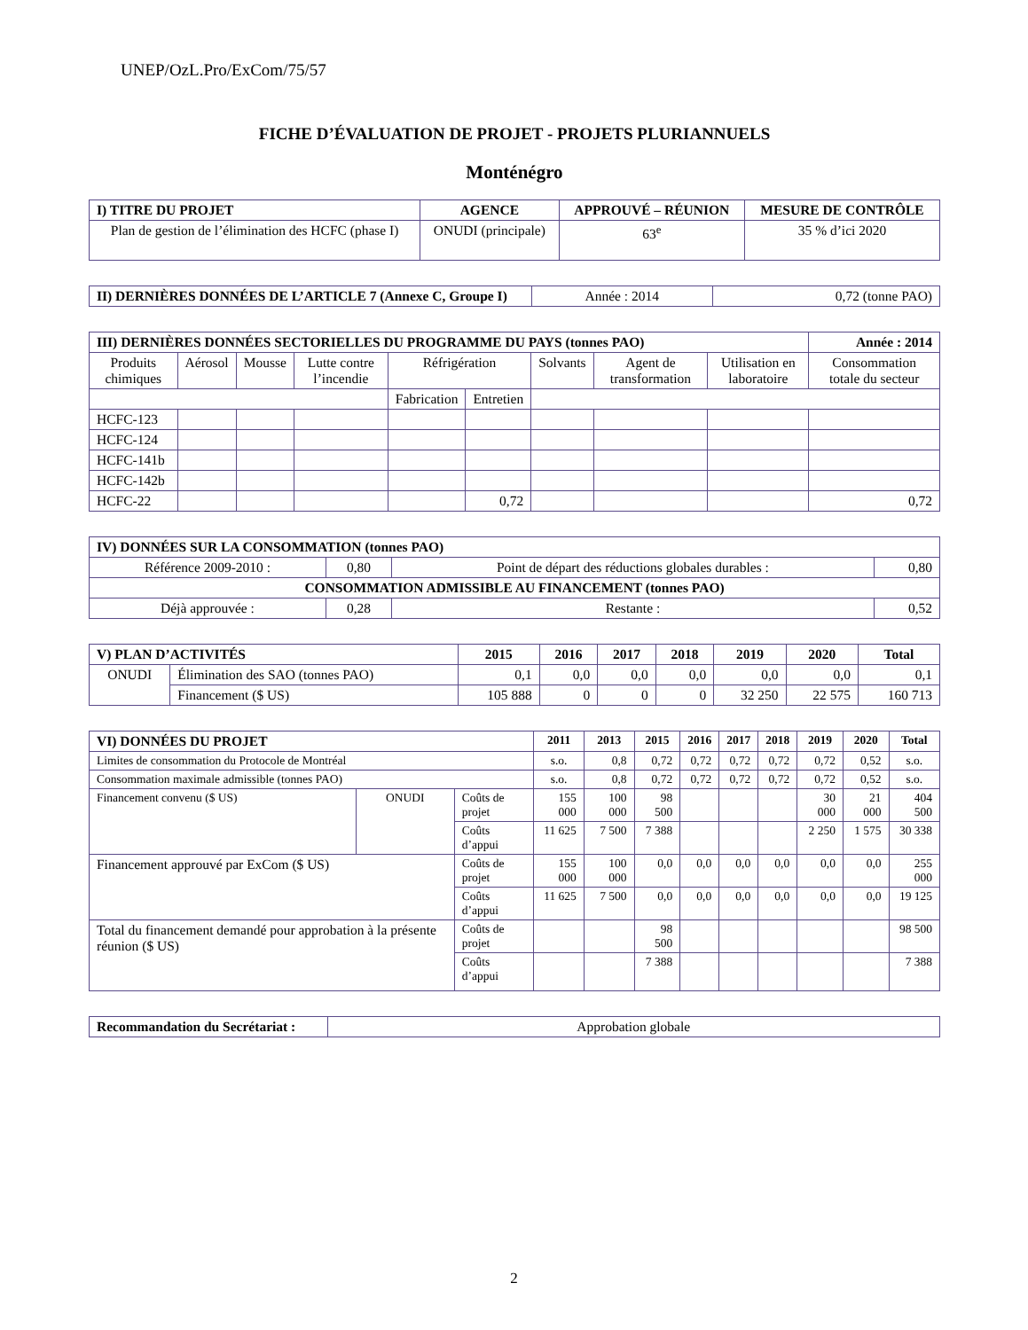UNEP/OzL.Pro/ExCom/75/57
FICHE D’ÉVALUATION DE PROJET - PROJETS PLURIANNUELS
Monténégro
| I) TITRE DU PROJET | AGENCE | APPROUVÉ – RÉUNION | MESURE DE CONTRÔLE |
| --- | --- | --- | --- |
| Plan de gestion de l’élimination des HCFC (phase I) | ONUDI (principale) | 63<sup>e</sup> | 35 % d’ici 2020 |
| II) DERNIÈRES DONNÉES DE L’ARTICLE 7 (Annexe C, Groupe I) | Année : 2014 | 0,72 (tonne PAO) |
| III) DERNIÈRES DONNÉES SECTORIELLES DU PROGRAMME DU PAYS (tonnes PAO) | | | | | | | | | Année : 2014 |
| --- | --- | --- | --- | --- | --- | --- | --- | --- | --- |
| Produits chimiques | Aérosol | Mousse | Lutte contre l’incendie | Réfrigération | | Solvants | Agent de transformation | Utilisation en laboratoire | Consommation totale du secteur |
| | | | | Fabrication | Entretien | | | | |
| HCFC-123 | | | | | | | | | |
| HCFC-124 | | | | | | | | | |
| HCFC-141b | | | | | | | | | |
| HCFC-142b | | | | | | | | | |
| HCFC-22 | | | | | 0,72 | | | | 0,72 |
| IV) DONNÉES SUR LA CONSOMMATION (tonnes PAO) | | | |
| --- | --- | --- | --- |
| Référence 2009-2010 : | 0,80 | Point de départ des réductions globales durables : | 0,80 |
| CONSOMMATION ADMISSIBLE AU FINANCEMENT (tonnes PAO) | | | |
| Déjà approuvée : | 0,28 | Restante : | 0,52 |
| V) PLAN D’ACTIVITÉS | | 2015 | 2016 | 2017 | 2018 | 2019 | 2020 | Total |
| --- | --- | --- | --- | --- | --- | --- | --- | --- |
| ONUDI | Élimination des SAO (tonnes PAO) | 0,1 | 0,0 | 0,0 | 0,0 | 0,0 | 0,0 | 0,1 |
| | Financement ($ US) | 105 888 | 0 | 0 | 0 | 32 250 | 22 575 | 160 713 |
| VI) DONNÉES DU PROJET | | | 2011 | 2013 | 2015 | 2016 | 2017 | 2018 | 2019 | 2020 | Total |
| --- | --- | --- | --- | --- | --- | --- | --- | --- | --- | --- | --- |
| Limites de consommation du Protocole de Montréal | | | s.o. | 0,8 | 0,72 | 0,72 | 0,72 | 0,72 | 0,72 | 0,52 | s.o. |
| Consommation maximale admissible (tonnes PAO) | | | s.o. | 0,8 | 0,72 | 0,72 | 0,72 | 0,72 | 0,72 | 0,52 | s.o. |
| Financement convenu ($ US) | ONUDI | Coûts de projet | 155 000 | 100 000 | 98 500 | | | | 30 000 | 21 000 | 404 500 |
| | | Coûts d’appui | 11 625 | 7 500 | 7 388 | | | | 2 250 | 1 575 | 30 338 |
| Financement approuvé par ExCom ($ US) | | Coûts de projet | 155 000 | 100 000 | 0,0 | 0,0 | 0,0 | 0,0 | 0,0 | 0,0 | 255 000 |
| | | Coûts d’appui | 11 625 | 7 500 | 0,0 | 0,0 | 0,0 | 0,0 | 0,0 | 0,0 | 19 125 |
| Total du financement demandé pour approbation à la présente réunion ($ US) | | Coûts de projet | | | 98 500 | | | | | | 98 500 |
| | | Coûts d’appui | | | 7 388 | | | | | | 7 388 |
| Recommandation du Secrétariat : | Approbation globale |
2